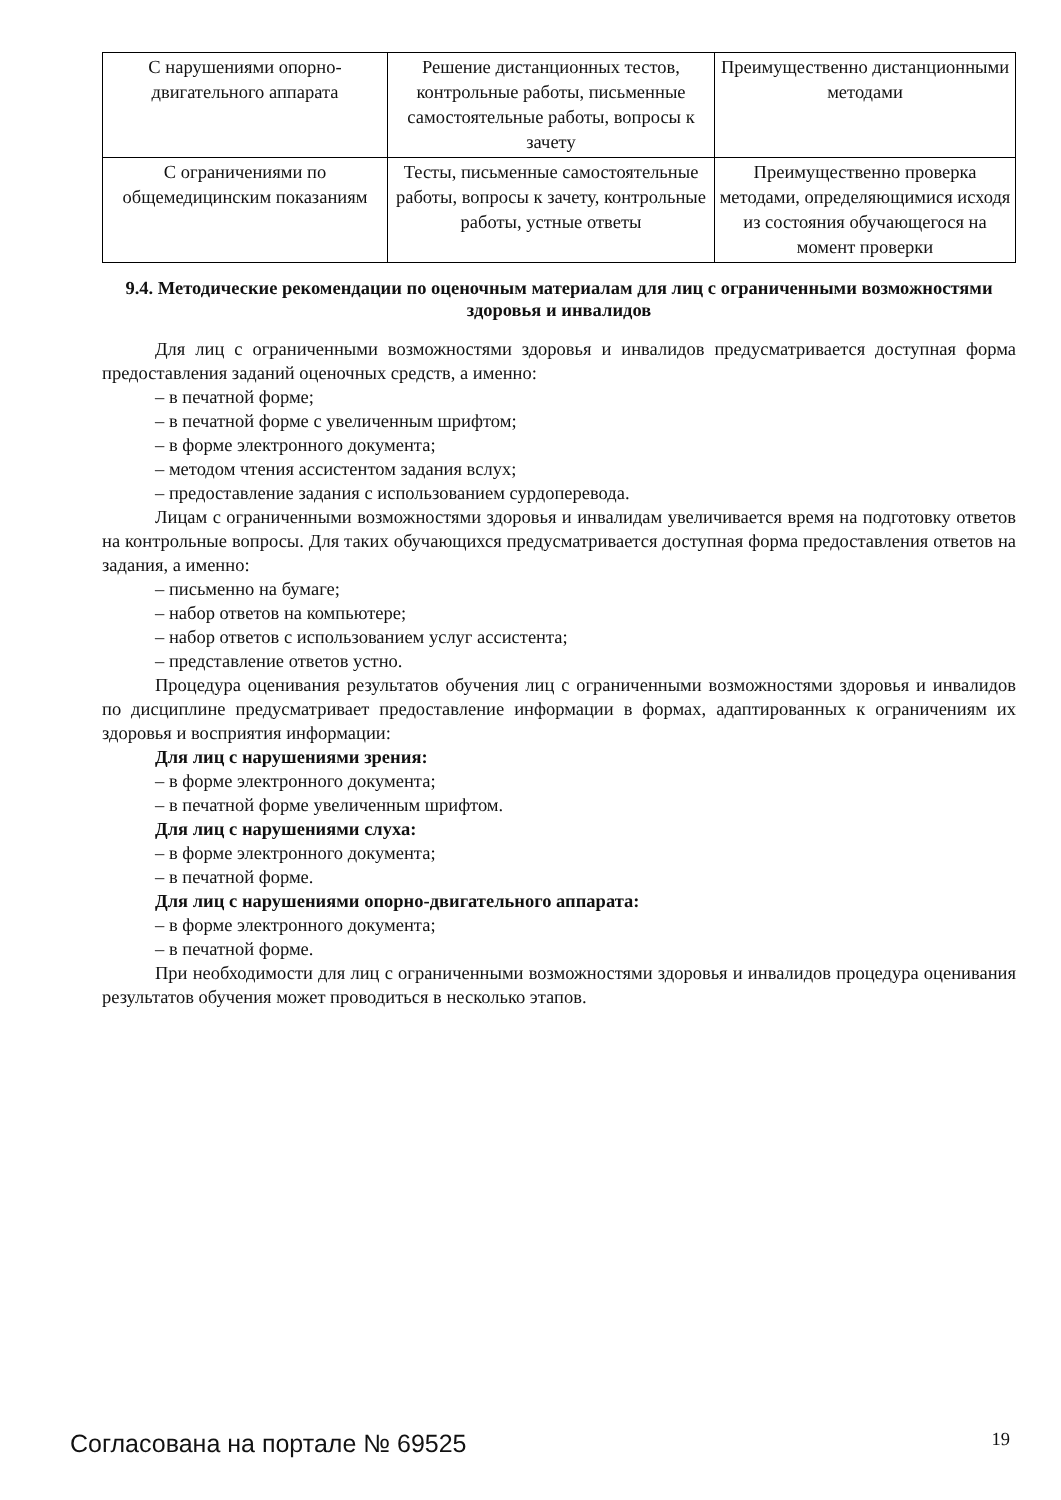| С нарушениями опорно-двигательного аппарата | Решение дистанционных тестов, контрольные работы, письменные самостоятельные работы, вопросы к зачету | Преимущественно дистанционными методами |
| С ограничениями по общемедицинским показаниям | Тесты, письменные самостоятельные работы, вопросы к зачету, контрольные работы, устные ответы | Преимущественно проверка методами, определяющимися исходя из состояния обучающегося на момент проверки |
9.4. Методические рекомендации по оценочным материалам для лиц с ограниченными возможностями здоровья и инвалидов
Для лиц с ограниченными возможностями здоровья и инвалидов предусматривается доступная форма предоставления заданий оценочных средств, а именно:
– в печатной форме;
– в печатной форме с увеличенным шрифтом;
– в форме электронного документа;
– методом чтения ассистентом задания вслух;
– предоставление задания с использованием сурдоперевода.
Лицам с ограниченными возможностями здоровья и инвалидам увеличивается время на подготовку ответов на контрольные вопросы. Для таких обучающихся предусматривается доступная форма предоставления ответов на задания, а именно:
– письменно на бумаге;
– набор ответов на компьютере;
– набор ответов с использованием услуг ассистента;
– представление ответов устно.
Процедура оценивания результатов обучения лиц с ограниченными возможностями здоровья и инвалидов по дисциплине предусматривает предоставление информации в формах, адаптированных к ограничениям их здоровья и восприятия информации:
Для лиц с нарушениями зрения:
– в форме электронного документа;
– в печатной форме увеличенным шрифтом.
Для лиц с нарушениями слуха:
– в форме электронного документа;
– в печатной форме.
Для лиц с нарушениями опорно-двигательного аппарата:
– в форме электронного документа;
– в печатной форме.
При необходимости для лиц с ограниченными возможностями здоровья и инвалидов процедура оценивания результатов обучения может проводиться в несколько этапов.
Согласована на портале № 69525 19